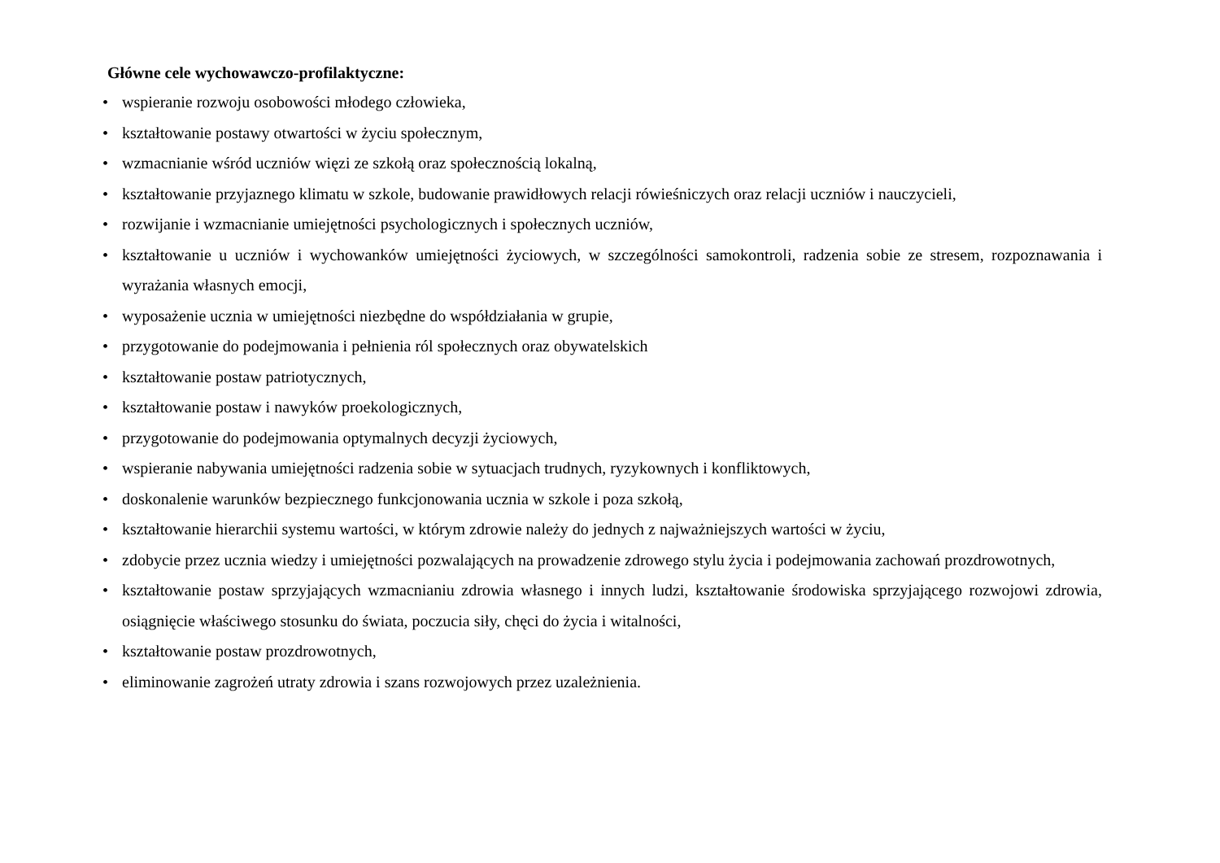Główne cele wychowawczo-profilaktyczne:
• wspieranie rozwoju osobowości młodego człowieka,
• kształtowanie postawy otwartości w życiu społecznym,
• wzmacnianie wśród uczniów więzi ze szkołą oraz społecznością lokalną,
• kształtowanie przyjaznego klimatu w szkole, budowanie prawidłowych relacji rówieśniczych oraz relacji uczniów i nauczycieli,
• rozwijanie i wzmacnianie umiejętności psychologicznych i społecznych uczniów,
• kształtowanie u uczniów i wychowanków umiejętności życiowych, w szczególności samokontroli, radzenia sobie ze stresem, rozpoznawania i wyrażania własnych emocji,
• wyposażenie ucznia w umiejętności niezbędne do współdziałania w grupie,
• przygotowanie do podejmowania i pełnienia ról społecznych oraz obywatelskich
• kształtowanie postaw patriotycznych,
• kształtowanie postaw i nawyków proekologicznych,
• przygotowanie do podejmowania optymalnych decyzji życiowych,
• wspieranie nabywania umiejętności radzenia sobie w sytuacjach trudnych, ryzykownych i konfliktowych,
• doskonalenie warunków bezpiecznego funkcjonowania ucznia w szkole i poza szkołą,
• kształtowanie hierarchii systemu wartości, w którym zdrowie należy do jednych z najważniejszych wartości w życiu,
• zdobycie przez ucznia wiedzy i umiejętności pozwalających na prowadzenie zdrowego stylu życia i podejmowania zachowań prozdrowotnych,
• kształtowanie postaw sprzyjających wzmacnianiu zdrowia własnego i innych ludzi, kształtowanie środowiska sprzyjającego rozwojowi zdrowia, osiągnięcie właściwego stosunku do świata, poczucia siły, chęci do życia i witalności,
• kształtowanie postaw prozdrowotnych,
• eliminowanie zagrożeń utraty zdrowia i szans rozwojowych przez uzależnienia.